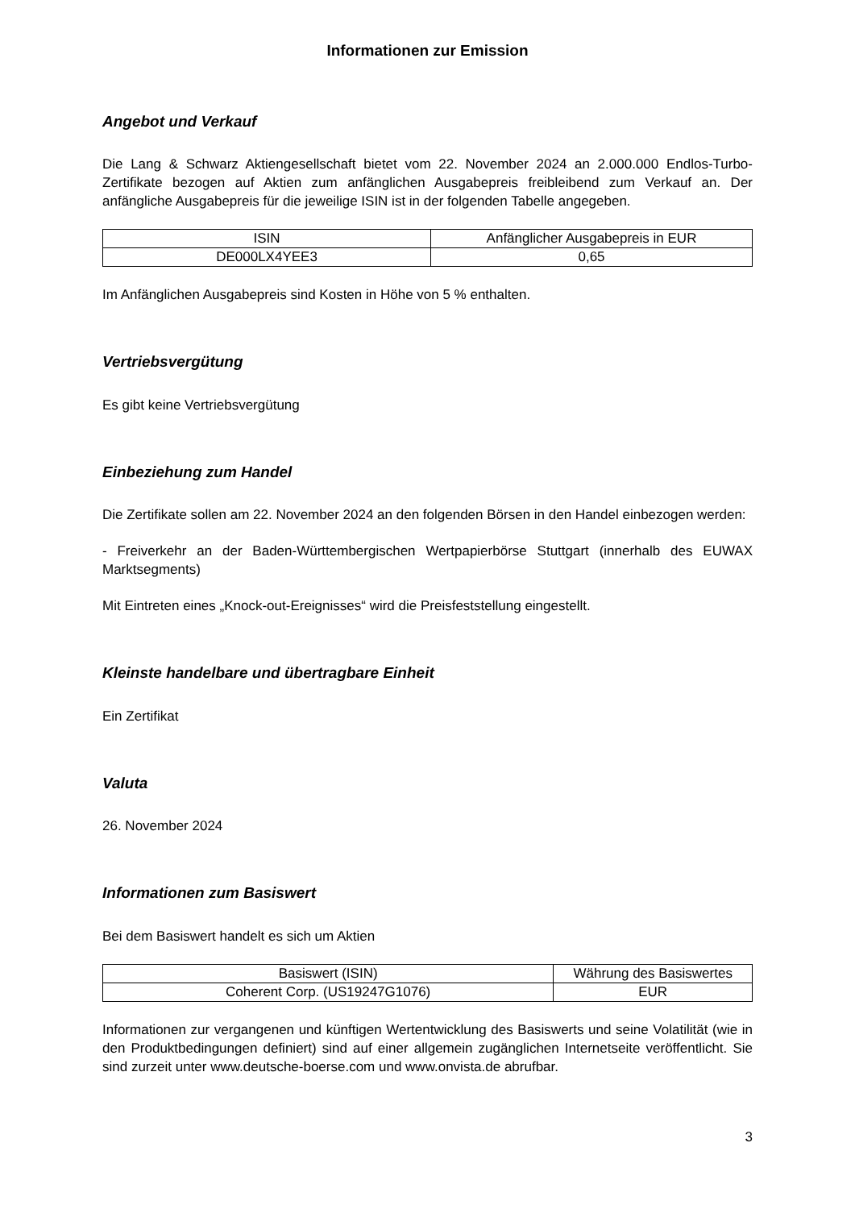Informationen zur Emission
Angebot und Verkauf
Die Lang & Schwarz Aktiengesellschaft bietet vom 22. November 2024 an 2.000.000 Endlos-Turbo-Zertifikate bezogen auf Aktien zum anfänglichen Ausgabepreis freibleibend zum Verkauf an. Der anfängliche Ausgabepreis für die jeweilige ISIN ist in der folgenden Tabelle angegeben.
| ISIN | Anfänglicher Ausgabepreis in EUR |
| --- | --- |
| DE000LX4YEE3 | 0,65 |
Im Anfänglichen Ausgabepreis sind Kosten in Höhe von 5 % enthalten.
Vertriebsvergütung
Es gibt keine Vertriebsvergütung
Einbeziehung zum Handel
Die Zertifikate sollen am 22. November 2024 an den folgenden Börsen in den Handel einbezogen werden:
- Freiverkehr an der Baden-Württembergischen Wertpapierbörse Stuttgart (innerhalb des EUWAX Marktsegments)
Mit Eintreten eines „Knock-out-Ereignisses“ wird die Preisfeststellung eingestellt.
Kleinste handelbare und übertragbare Einheit
Ein Zertifikat
Valuta
26. November 2024
Informationen zum Basiswert
Bei dem Basiswert handelt es sich um Aktien
| Basiswert (ISIN) | Währung des Basiswertes |
| --- | --- |
| Coherent Corp. (US19247G1076) | EUR |
Informationen zur vergangenen und künftigen Wertentwicklung des Basiswerts und seine Volatilität (wie in den Produktbedingungen definiert) sind auf einer allgemein zugänglichen Internetseite veröffentlicht. Sie sind zurzeit unter www.deutsche-boerse.com und www.onvista.de abrufbar.
3